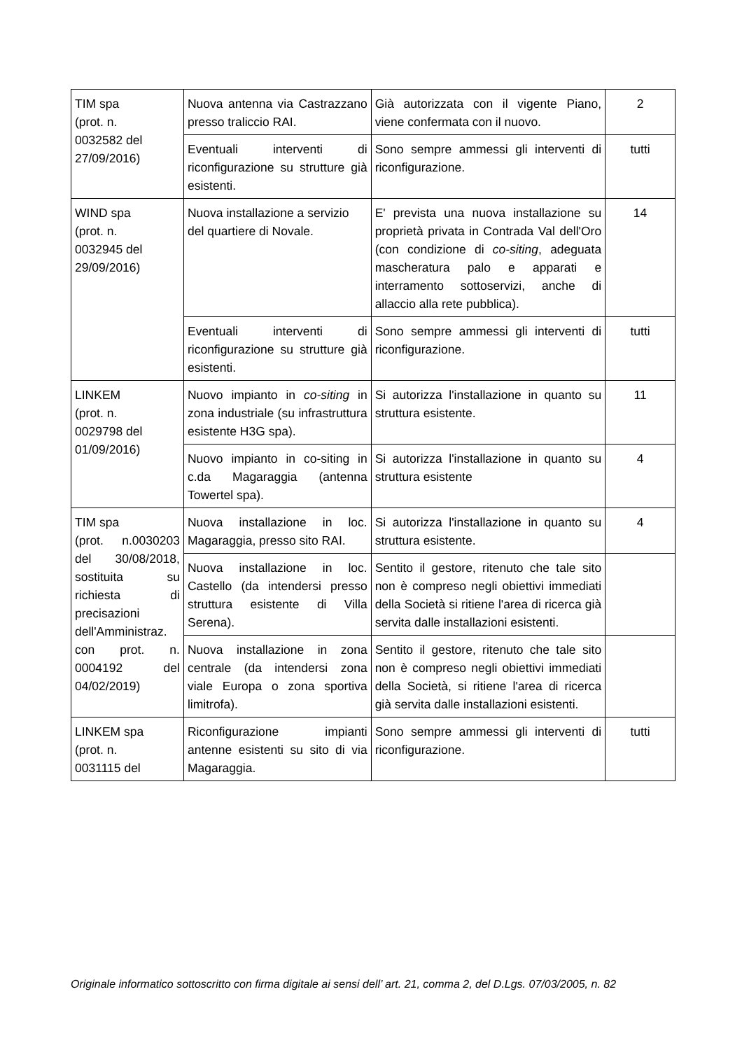| TIM spa (prot. n. 0032582 del 27/09/2016) | Nuova antenna via Castrazzano presso traliccio RAI. | Già autorizzata con il vigente Piano, viene confermata con il nuovo. | 2 |
| | Eventuali interventi di riconfigurazione su strutture già esistenti. | Sono sempre ammessi gli interventi di riconfigurazione. | tutti |
| WIND spa (prot. n. 0032945 del 29/09/2016) | Nuova installazione a servizio del quartiere di Novale. | E' prevista una nuova installazione su proprietà privata in Contrada Val dell'Oro (con condizione di co-siting , adeguata mascheratura palo e apparati e interramento sottoservizi, anche di allaccio alla rete pubblica). | 14 |
| | Eventuali interventi di riconfigurazione su strutture già esistenti. | Sono sempre ammessi gli interventi di riconfigurazione. | tutti |
| LINKEM (prot. n. 0029798 del 01/09/2016) | Nuovo impianto in co-siting in zona industriale (su infrastruttura esistente H3G spa). | Si autorizza l'installazione in quanto su struttura esistente. | 11 |
| | Nuovo impianto in co-siting in c.da Magaraggia (antenna Towertel spa). | Si autorizza l'installazione in quanto su struttura esistente | 4 |
| TIM spa (prot. n.0030203 del 30/08/2018, sostituita su richiesta di precisazioni dell'Amministraz. con prot. n. 0004192 del 04/02/2019) | Nuova installazione in loc. Magaraggia, presso sito RAI. | Si autorizza l'installazione in quanto su struttura esistente. | 4 |
| | Nuova installazione in loc. Castello (da intendersi presso struttura esistente di Villa Serena). | Sentito il gestore, ritenuto che tale sito non è compreso negli obiettivi immediati della Società si ritiene l'area di ricerca già servita dalle installazioni esistenti. | |
| | Nuova installazione in zona centrale (da intendersi zona viale Europa o zona sportiva limitrofa). | Sentito il gestore, ritenuto che tale sito non è compreso negli obiettivi immediati della Società, si ritiene l'area di ricerca già servita dalle installazioni esistenti. | |
| LINKEM spa (prot. n. 0031115 del | Riconfigurazione impianti antenne esistenti su sito di via Magaraggia. | Sono sempre ammessi gli interventi di riconfigurazione. | tutti |
Originale informatico sottoscritto con firma digitale ai sensi dell’ art. 21, comma 2, del D.Lgs. 07/03/2005, n. 82